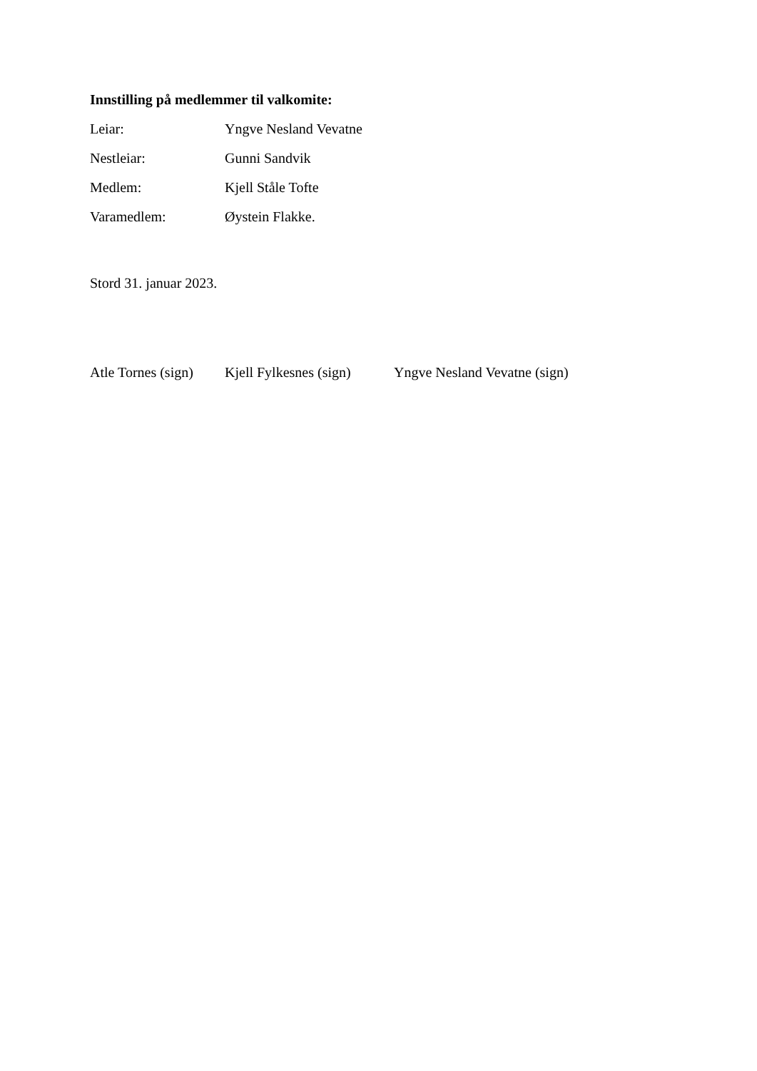Innstilling på medlemmer til valkomite:
Leiar: Yngve Nesland Vevatne
Nestleiar: Gunni Sandvik
Medlem: Kjell Ståle Tofte
Varamedlem: Øystein Flakke.
Stord 31. januar 2023.
Atle Tornes (sign) Kjell Fylkesnes (sign) Yngve Nesland Vevatne (sign)